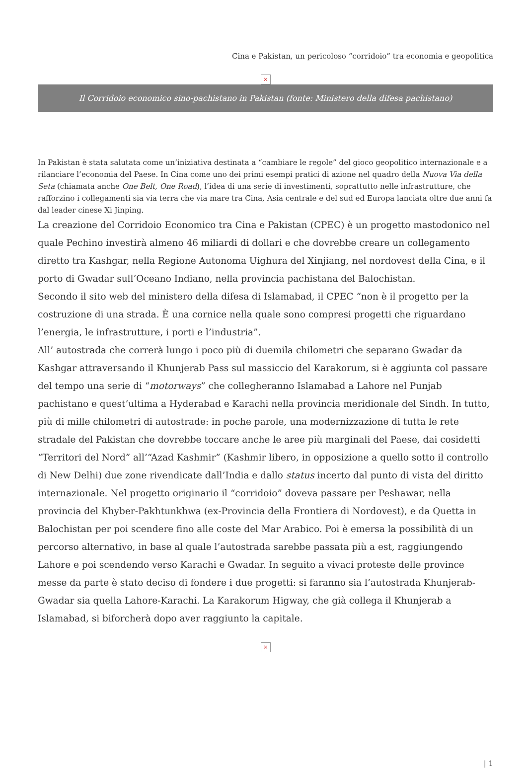Cina e Pakistan, un pericoloso “corridoio” tra economia e geopolitica
×
Il Corridoio economico sino-pachistano in Pakistan (fonte: Ministero della difesa pachistano)
In Pakistan è stata salutata come un’iniziativa destinata a “cambiare le regole” del gioco geopolitico internazionale e a rilanciare l’economia del Paese. In Cina come uno dei primi esempi pratici di azione nel quadro della Nuova Via della Seta (chiamata anche One Belt, One Road), l’idea di una serie di investimenti, soprattutto nelle infrastrutture, che rafforzino i collegamenti sia via terra che via mare tra Cina, Asia centrale e del sud ed Europa lanciata oltre due anni fa dal leader cinese Xi Jinping.
La creazione del Corridoio Economico tra Cina e Pakistan (CPEC) è un progetto mastodonico nel quale Pechino investirà almeno 46 miliardi di dollari e che dovrebbe creare un collegamento diretto tra Kashgar, nella Regione Autonoma Uighura del Xinjiang, nel nordovest della Cina, e il porto di Gwadar sull’Oceano Indiano, nella provincia pachistana del Balochistan.
Secondo il sito web del ministero della difesa di Islamabad, il CPEC “non è il progetto per la costruzione di una strada. È una cornice nella quale sono compresi progetti che riguardano l’energia, le infrastrutture, i porti e l’industria”.
All’ autostrada che correrà lungo i poco più di duemila chilometri che separano Gwadar da Kashgar attraversando il Khunjerab Pass sul massiccio del Karakorum, si è aggiunta col passare del tempo una serie di “motorways” che collegheranno Islamabad a Lahore nel Punjab pachistano e quest’ultima a Hyderabad e Karachi nella provincia meridionale del Sindh. In tutto, più di mille chilometri di autostrade: in poche parole, una modernizzazione di tutta le rete stradale del Pakistan che dovrebbe toccare anche le aree più marginali del Paese, dai cosidetti “Territori del Nord” all’“Azad Kashmir” (Kashmir libero, in opposizione a quello sotto il controllo di New Delhi) due zone rivendicate dall’India e dallo status incerto dal punto di vista del diritto internazionale. Nel progetto originario il “corridoio” doveva passare per Peshawar, nella provincia del Khyber-Pakhtunkhwa (ex-Provincia della Frontiera di Nordovest), e da Quetta in Balochistan per poi scendere fino alle coste del Mar Arabico. Poi è emersa la possibilità di un percorso alternativo, in base al quale l’autostrada sarebbe passata più a est, raggiungendo Lahore e poi scendendo verso Karachi e Gwadar. In seguito a vivaci proteste delle province messe da parte è stato deciso di fondere i due progetti: si faranno sia l’autostrada Khunjerab-Gwadar sia quella Lahore-Karachi. La Karakorum Higway, che già collega il Khunjerab a Islamabad, si biforcherà dopo aver raggiunto la capitale.
×
| 1